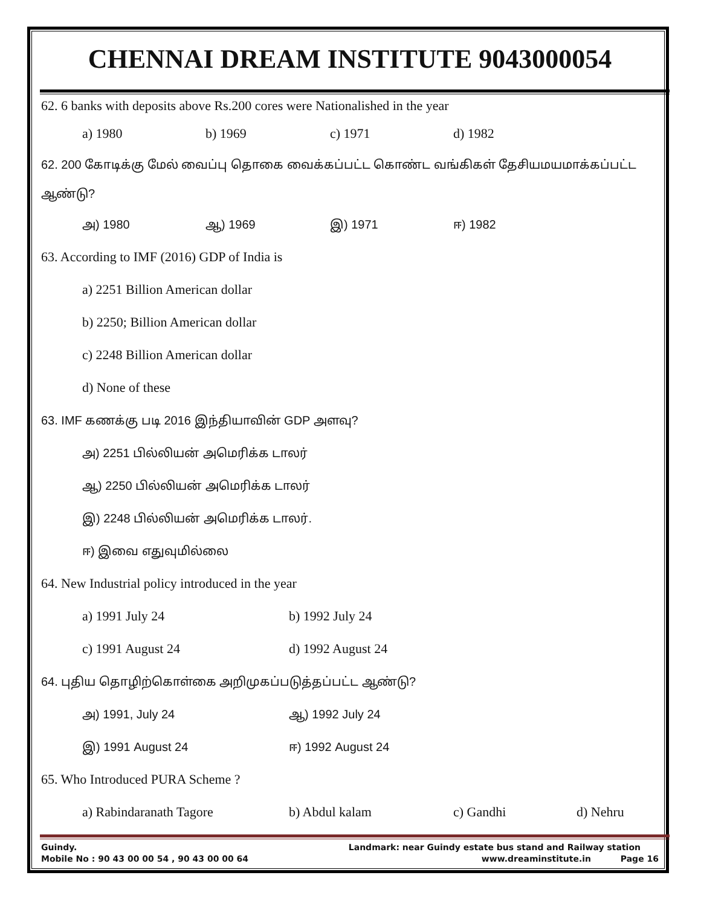CHENNAI DREAM INSTITUTE 9043000054
62. 6 banks with deposits above Rs.200 cores were Nationalished in the year
a) 1980 b) 1969 c) 1971 d) 1982
62. 200 கோடிக்கு மேல் வைப்பு தொகை வைக்கப்பட்ட கொண்ட வங்கிகள் தேசியமயமாக்கப்பட்ட ஆண்டு?
அ) 1980 ஆ) 1969 இ) 1971 ஈ) 1982
63. According to IMF (2016) GDP of India is
a) 2251 Billion American dollar
b) 2250; Billion American dollar
c) 2248 Billion American dollar
d) None of these
63. IMF கணக்கு படி 2016 இந்தியாவின் GDP அளவு?
அ) 2251 பில்லியன் அமெரிக்க டாலர்
ஆ) 2250 பில்லியன் அமெரிக்க டாலர்
இ) 2248 பில்லியன் அமெரிக்க டாலர்.
ஈ) இவை எதுவுமில்லை
64. New Industrial policy introduced in the year
a) 1991 July 24 b) 1992 July 24
c) 1991 August 24 d) 1992 August 24
64. புதிய தொழிற்கொள்கை அறிமுகப்படுத்தப்பட்ட ஆண்டு?
அ) 1991, July 24 ஆ) 1992 July 24
இ) 1991 August 24 ஈ) 1992 August 24
65. Who Introduced PURA Scheme ?
a) Rabindaranath Tagore b) Abdul kalam c) Gandhi d) Nehru
Guindy. Landmark: near Guindy estate bus stand and Railway station
Mobile No : 90 43 00 00 54 , 90 43 00 00 64 www.dreaminstitute.in Page 16